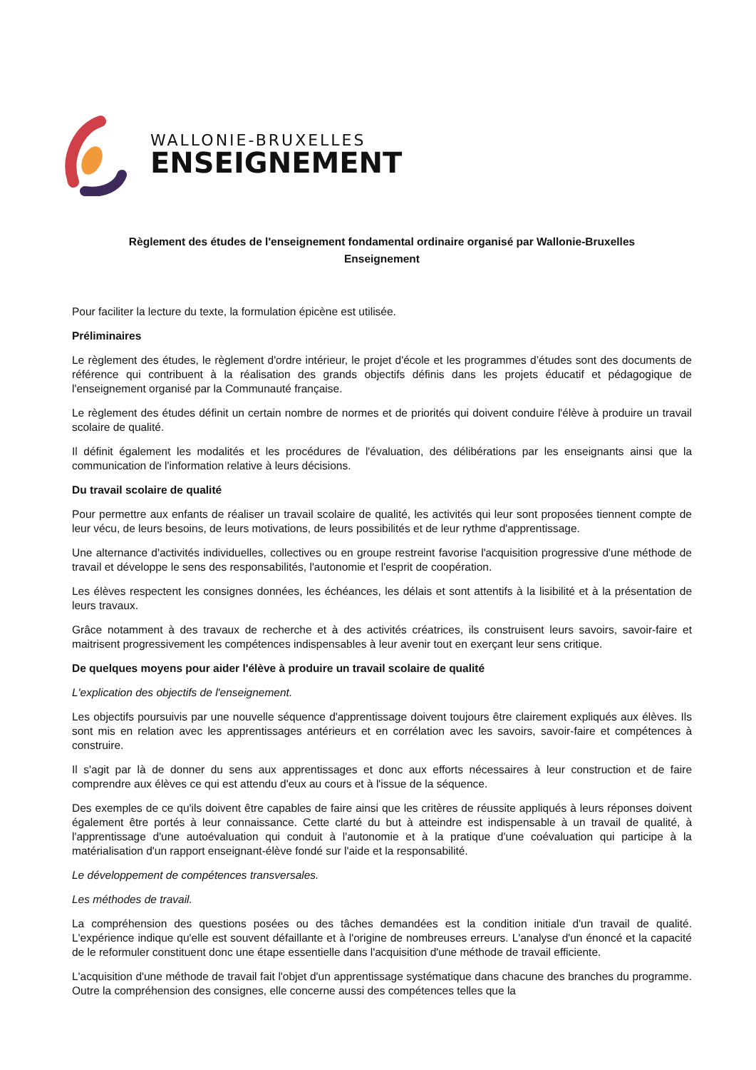WALLONIE-BRUXELLES
ENSEIGNEMENT
Règlement des études de l'enseignement fondamental ordinaire organisé par Wallonie-Bruxelles
Enseignement
Pour faciliter la lecture du texte, la formulation épicène est utilisée.
Préliminaires
Le règlement des études, le règlement d'ordre intérieur, le projet d'école et les programmes d’études sont des documents de référence qui contribuent à la réalisation des grands objectifs définis dans les projets éducatif et pédagogique de l'enseignement organisé par la Communauté française.
Le règlement des études définit un certain nombre de normes et de priorités qui doivent conduire l'élève à produire un travail scolaire de qualité.
Il définit également les modalités et les procédures de l'évaluation, des délibérations par les enseignants ainsi que la communication de l'information relative à leurs décisions.
Du travail scolaire de qualité
Pour permettre aux enfants de réaliser un travail scolaire de qualité, les activités qui leur sont proposées tiennent compte de leur vécu, de leurs besoins, de leurs motivations, de leurs possibilités et de leur rythme d'apprentissage.
Une alternance d'activités individuelles, collectives ou en groupe restreint favorise l'acquisition progressive d'une méthode de travail et développe le sens des responsabilités, l'autonomie et l'esprit de coopération.
Les élèves respectent les consignes données, les échéances, les délais et sont attentifs à la lisibilité et à la présentation de leurs travaux.
Grâce notamment à des travaux de recherche et à des activités créatrices, ils construisent leurs savoirs, savoir-faire et maitrisent progressivement les compétences indispensables à leur avenir tout en exerçant leur sens critique.
De quelques moyens pour aider l'élève à produire un travail scolaire de qualité
L'explication des objectifs de l'enseignement.
Les objectifs poursuivis par une nouvelle séquence d'apprentissage doivent toujours être clairement expliqués aux élèves. Ils sont mis en relation avec les apprentissages antérieurs et en corrélation avec les savoirs, savoir-faire et compétences à construire.
Il s'agit par là de donner du sens aux apprentissages et donc aux efforts nécessaires à leur construction et de faire comprendre aux élèves ce qui est attendu d'eux au cours et à l'issue de la séquence.
Des exemples de ce qu'ils doivent être capables de faire ainsi que les critères de réussite appliqués à leurs réponses doivent également être portés à leur connaissance. Cette clarté du but à atteindre est indispensable à un travail de qualité, à l'apprentissage d'une autoévaluation qui conduit à l'autonomie et à la pratique d'une coévaluation qui participe à la matérialisation d'un rapport enseignant-élève fondé sur l'aide et la responsabilité.
Le développement de compétences transversales.
Les méthodes de travail.
La compréhension des questions posées ou des tâches demandées est la condition initiale d'un travail de qualité. L'expérience indique qu'elle est souvent défaillante et à l'origine de nombreuses erreurs. L'analyse d'un énoncé et la capacité de le reformuler constituent donc une étape essentielle dans l'acquisition d'une méthode de travail efficiente.
L'acquisition d'une méthode de travail fait l'objet d'un apprentissage systématique dans chacune des branches du programme. Outre la compréhension des consignes, elle concerne aussi des compétences telles que la